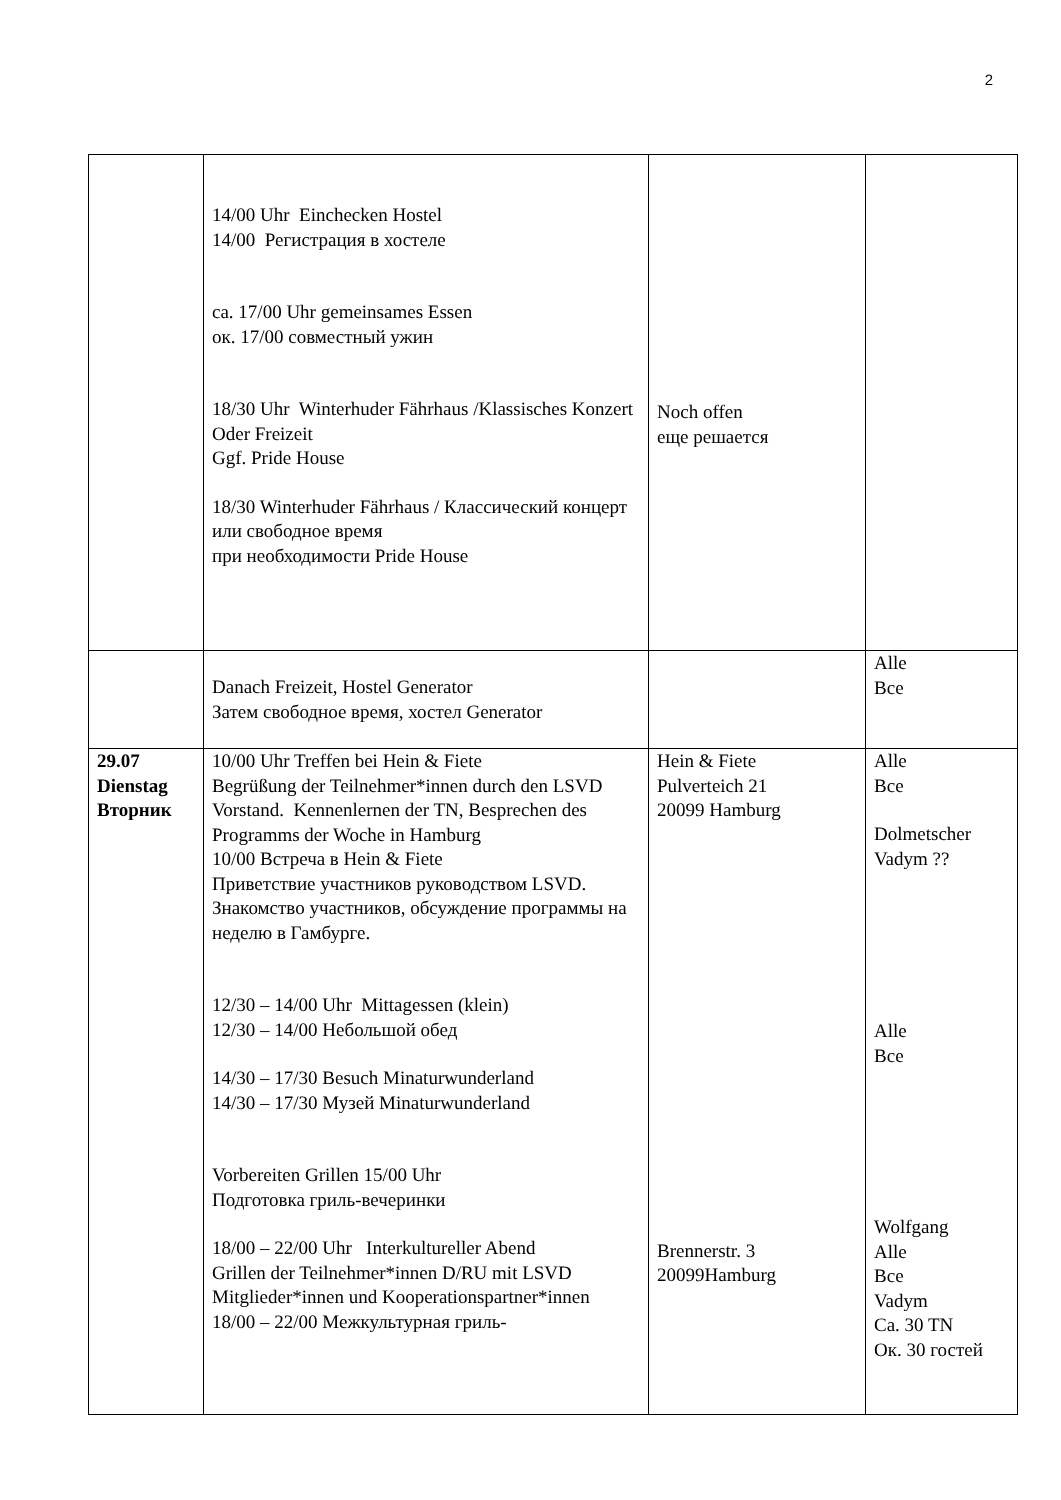2
| | 14/00 Uhr Einchecken Hostel 14/00 Регистрация в хостеле ca. 17/00 Uhr gemeinsames Essen ок. 17/00 совместный ужин 18/30 Uhr Winterhuder Fährhaus /Klassisches Konzert Oder Freizeit Ggf. Pride House 18/30 Winterhuder Fährhaus / Классический концерт или свободное время при необходимости Pride House | Noch offen еще решается | |
| | Danach Freizeit, Hostel Generator Затем свободное время, хостел Generator | | Alle Все |
| 29.07 Dienstag Вторник | 10/00 Uhr Treffen bei Hein & Fiete Begrüßung der Teilnehmer*innen durch den LSVD Vorstand. Kennenlernen der TN, Besprechen des Programms der Woche in Hamburg 10/00 Встреча в Hein & Fiete Приветствие участников руководством LSVD. Знакомство участников, обсуждение программы на неделю в Гамбурге. 12/30 – 14/00 Uhr Mittagessen (klein) 12/30 – 14/00 Небольшой обед 14/30 – 17/30 Besuch Minaturwunderland 14/30 – 17/30 Музей Minaturwunderland Vorbereiten Grillen 15/00 Uhr Подготовка гриль-вечеринки 18/00 – 22/00 Uhr Interkultureller Abend Grillen der Teilnehmer*innen D/RU mit LSVD Mitglieder*innen und Kooperationspartner*innen 18/00 – 22/00 Межкультурная гриль- | Hein & Fiete Pulverteich 21 20099 Hamburg Brennerstr. 3 20099Hamburg | Alle Все Dolmetscher Vadym ?? Alle Все Wolfgang Alle Все Vadym Ca. 30 TN Ок. 30 гостей |